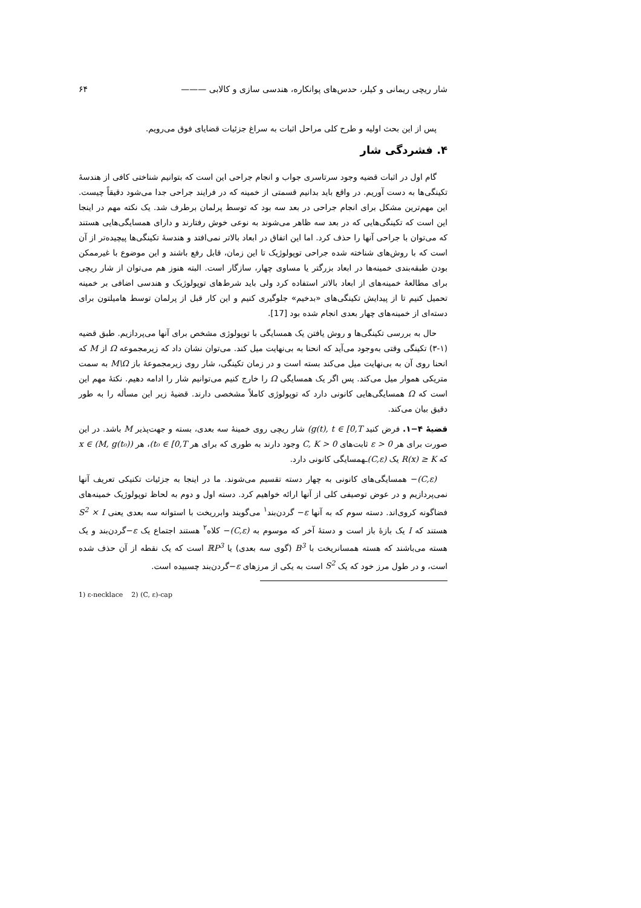شار ریچی ریمانی و کیلر، حدس‌های پوانکاره، هندسی سازی و کالابی ——— ۶۴
پس از این بحث اولیه و طرح کلی مراحل اثبات به سراغ جزئیات قضایای فوق می‌رویم.
۴. فشردگی شار
گام اول در اثبات قضیه وجود سرتاسری جواب و انجام جراحی این است که بتوانیم شناختی کافی از هندسهٔ تکینگی‌ها به دست آوریم. در واقع باید بدانیم قسمتی از خمینه که در فرایند جراحی جدا می‌شود دقیقاً چیست. این مهم‌ترین مشکل برای انجام جراحی در بعد سه بود که توسط پرلمان برطرف شد. یک نکته مهم در اینجا این است که تکینگی‌هایی که در بعد سه ظاهر می‌شوند به نوعی خوش رفتارند و دارای همسایگی‌هایی هستند که می‌توان با جراحی آنها را حذف کرد. اما این اتفاق در ابعاد بالاتر نمی‌افتد و هندسهٔ تکینگی‌ها پیچیده‌تر از آن است که با روش‌های شناخته شده جراحی توپولوژیک تا این زمان، قابل رفع باشند و این موضوع با غیرممکن بودن طبقه‌بندی خمینه‌ها در ابعاد بزرگتر یا مساوی چهار، سازگار است. البته هنوز هم می‌توان از شار ریچی برای مطالعهٔ خمینه‌های از ابعاد بالاتر استفاده کرد ولی باید شرط‌های توپولوژیک و هندسی اضافی بر خمینه تحمیل کنیم تا از پیدایش تکینگی‌های «بدخیم» جلوگیری کنیم و این کار قبل از پرلمان توسط هامیلتون برای دسته‌ای از خمینه‌های چهار بعدی انجام شده بود [17].
حال به بررسی تکینگی‌ها و روش یافتن یک همسایگی با توپولوژی مشخص برای آنها می‌پردازیم. طبق قضیه (۱-۳) تکینگی وقتی به‌وجود می‌آید که انحنا به بی‌نهایت میل کند. می‌توان نشان داد که زیرمجموعه Ω از M که انحنا روی آن به بی‌نهایت میل می‌کند بسته است و در زمان تکینگی، شار روی زیرمجموعهٔ باز M\Ω به سمت متریکی هموار میل می‌کند. پس اگر یک همسایگی Ω را خارج کنیم می‌توانیم شار را ادامه دهیم. نکتهٔ مهم این است که Ω همسایگی‌هایی کانونی دارد که توپولوژی کاملاً مشخصی دارند. قضیهٔ زیر این مسأله را به طور دقیق بیان می‌کند.
قضیهٔ ۴−۱. فرض کنید g(t), t ∈ [0,T) شار ریچی روی خمینهٔ سه بعدی، بسته و جهت‌پذیر M باشد. در این صورت برای هر ε > 0 ثابت‌های C, K > 0 وجود دارند به طوری که برای هر t₀ ∈ [0,T)، هر x ∈ (M, g(t₀)) که R(x) ≥ K یک (C,ε) ـهمسایگی کانونی دارد.
(C,ε)− همسایگی‌های کانونی به چهار دسته تقسیم می‌شوند. ما در اینجا به جزئیات تکنیکی تعریف آنها نمی‌پردازیم و در عوض توصیفی کلی از آنها ارائه خواهیم کرد. دسته اول و دوم به لحاظ توپولوژیک خمینه‌های فضاگونه کروی‌اند. دسته سوم که به آنها ε− گردن‌بند<sup>۱</sup> می‌گویند وابرریخت با استوانه سه بعدی یعنی S<sup>2</sup> × I هستند که I یک بازهٔ باز است و دستهٔ آخر که موسوم به (C,ε)− کلاه<sup>۲</sup> هستند اجتماع یک ε−گردن‌بند و یک هسته می‌باشند که هسته همسانریخت با B<sup>3</sup> (گوی سه بعدی) یا ℝP<sup>3</sup> است که یک نقطه از آن حذف شده است، و در طول مرز خود که یک S<sup>2</sup> است به یکی از مرزهای ε−گردن‌بند چسبیده است.
1) ε-necklace 2) (C, ε)-cap